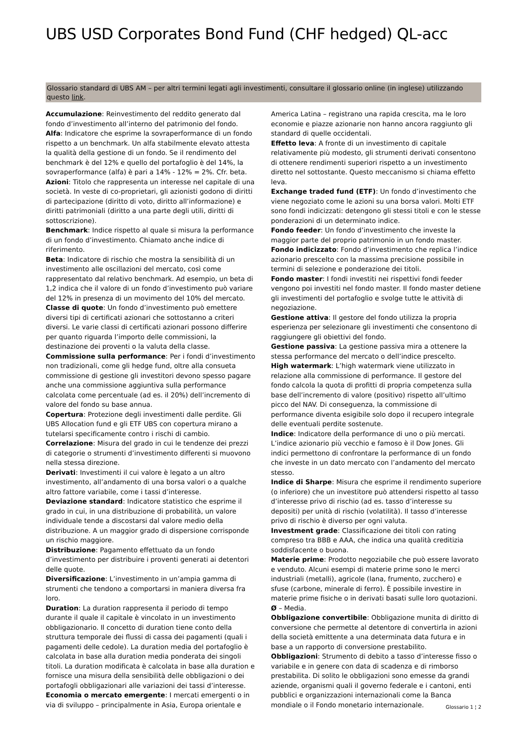UBS USD Corporates Bond Fund (CHF hedged) QL-acc
Glossario standard di UBS AM – per altri termini legati agli investimenti, consultare il glossario online (in inglese) utilizzando questo link.
Accumulazione: Reinvestimento del reddito generato dal fondo d’investimento all’interno del patrimonio del fondo.
Alfa: Indicatore che esprime la sovraperformance di un fondo rispetto a un benchmark. Un alfa stabilmente elevato attesta la qualità della gestione di un fondo. Se il rendimento del benchmark è del 12% e quello del portafoglio è del 14%, la sovraperformance (alfa) è pari a 14% - 12% = 2%. Cfr. beta.
Azioni: Titolo che rappresenta un interesse nel capitale di una società. In veste di co-proprietari, gli azionisti godono di diritti di partecipazione (diritto di voto, diritto all’informazione) e diritti patrimoniali (diritto a una parte degli utili, diritti di sottoscrizione).
Benchmark: Indice rispetto al quale si misura la performance di un fondo d’investimento. Chiamato anche indice di riferimento.
Beta: Indicatore di rischio che mostra la sensibilità di un investimento alle oscillazioni del mercato, così come rappresentato dal relativo benchmark. Ad esempio, un beta di 1,2 indica che il valore di un fondo d’investimento può variare del 12% in presenza di un movimento del 10% del mercato.
Classe di quote: Un fondo d’investimento può emettere diversi tipi di certificati azionari che sottostanno a criteri diversi. Le varie classi di certificati azionari possono differire per quanto riguarda l’importo delle commissioni, la destinazione dei proventi o la valuta della classe.
Commissione sulla performance: Per i fondi d’investimento non tradizionali, come gli hedge fund, oltre alla consueta commissione di gestione gli investitori devono spesso pagare anche una commissione aggiuntiva sulla performance calcolata come percentuale (ad es. il 20%) dell’incremento di valore del fondo su base annua.
Copertura: Protezione degli investimenti dalle perdite. Gli UBS Allocation fund e gli ETF UBS con copertura mirano a tutelarsi specificamente contro i rischi di cambio.
Correlazione: Misura del grado in cui le tendenze dei prezzi di categorie o strumenti d’investimento differenti si muovono nella stessa direzione.
Derivati: Investimenti il cui valore è legato a un altro investimento, all’andamento di una borsa valori o a qualche altro fattore variabile, come i tassi d’interesse.
Deviazione standard: Indicatore statistico che esprime il grado in cui, in una distribuzione di probabilità, un valore individuale tende a discostarsi dal valore medio della distribuzione. A un maggior grado di dispersione corrisponde un rischio maggiore.
Distribuzione: Pagamento effettuato da un fondo d’investimento per distribuire i proventi generati ai detentori delle quote.
Diversificazione: L’investimento in un’ampia gamma di strumenti che tendono a comportarsi in maniera diversa fra loro.
Duration: La duration rappresenta il periodo di tempo durante il quale il capitale è vincolato in un investimento obbligazionario. Il concetto di duration tiene conto della struttura temporale dei flussi di cassa dei pagamenti (quali i pagamenti delle cedole). La duration media del portafoglio è calcolata in base alla duration media ponderata dei singoli titoli. La duration modificata è calcolata in base alla duration e fornisce una misura della sensibilità delle obbligazioni o dei portafogli obbligazionari alle variazioni dei tassi d’interesse.
Economia o mercato emergente: I mercati emergenti o in via di sviluppo – principalmente in Asia, Europa orientale e
America Latina – registrano una rapida crescita, ma le loro economie e piazze azionarie non hanno ancora raggiunto gli standard di quelle occidentali.
Effetto leva: A fronte di un investimento di capitale relativamente più modesto, gli strumenti derivati consentono di ottenere rendimenti superiori rispetto a un investimento diretto nel sottostante. Questo meccanismo si chiama effetto leva.
Exchange traded fund (ETF): Un fondo d’investimento che viene negoziato come le azioni su una borsa valori. Molti ETF sono fondi indicizzati: detengono gli stessi titoli e con le stesse ponderazioni di un determinato indice.
Fondo feeder: Un fondo d’investimento che investe la maggior parte del proprio patrimonio in un fondo master.
Fondo indicizzato: Fondo d’investimento che replica l’indice azionario prescelto con la massima precisione possibile in termini di selezione e ponderazione dei titoli.
Fondo master: I fondi investiti nei rispettivi fondi feeder vengono poi investiti nel fondo master. Il fondo master detiene gli investimenti del portafoglio e svolge tutte le attività di negoziazione.
Gestione attiva: Il gestore del fondo utilizza la propria esperienza per selezionare gli investimenti che consentono di raggiungere gli obiettivi del fondo.
Gestione passiva: La gestione passiva mira a ottenere la stessa performance del mercato o dell’indice prescelto.
High watermark: L’high watermark viene utilizzato in relazione alla commissione di performance. Il gestore del fondo calcola la quota di profitti di propria competenza sulla base dell’incremento di valore (positivo) rispetto all’ultimo picco del NAV. Di conseguenza, la commissione di performance diventa esigibile solo dopo il recupero integrale delle eventuali perdite sostenute.
Indice: Indicatore della performance di uno o più mercati. L’indice azionario più vecchio e famoso è il Dow Jones. Gli indici permettono di confrontare la performance di un fondo che investe in un dato mercato con l’andamento del mercato stesso.
Indice di Sharpe: Misura che esprime il rendimento superiore (o inferiore) che un investitore può attendersi rispetto al tasso d’interesse privo di rischio (ad es. tasso d’interesse su depositi) per unità di rischio (volatilità). Il tasso d’interesse privo di rischio è diverso per ogni valuta.
Investment grade: Classificazione dei titoli con rating compreso tra BBB e AAA, che indica una qualità creditizia soddisfacente o buona.
Materie prime: Prodotto negoziabile che può essere lavorato e venduto. Alcuni esempi di materie prime sono le merci industriali (metalli), agricole (lana, frumento, zucchero) e sfuse (carbone, minerale di ferro). È possibile investire in materie prime fisiche o in derivati basati sulle loro quotazioni.
Ø – Media.
Obbligazione convertibile: Obbligazione munita di diritto di conversione che permette al detentore di convertirla in azioni della società emittente a una determinata data futura e in base a un rapporto di conversione prestabilito.
Obbligazioni: Strumento di debito a tasso d’interesse fisso o variabile e in genere con data di scadenza e di rimborso prestabilita. Di solito le obbligazioni sono emesse da grandi aziende, organismi quali il governo federale e i cantoni, enti pubblici e organizzazioni internazionali come la Banca mondiale o il Fondo monetario internazionale.
Glossario 1 ¦ 2